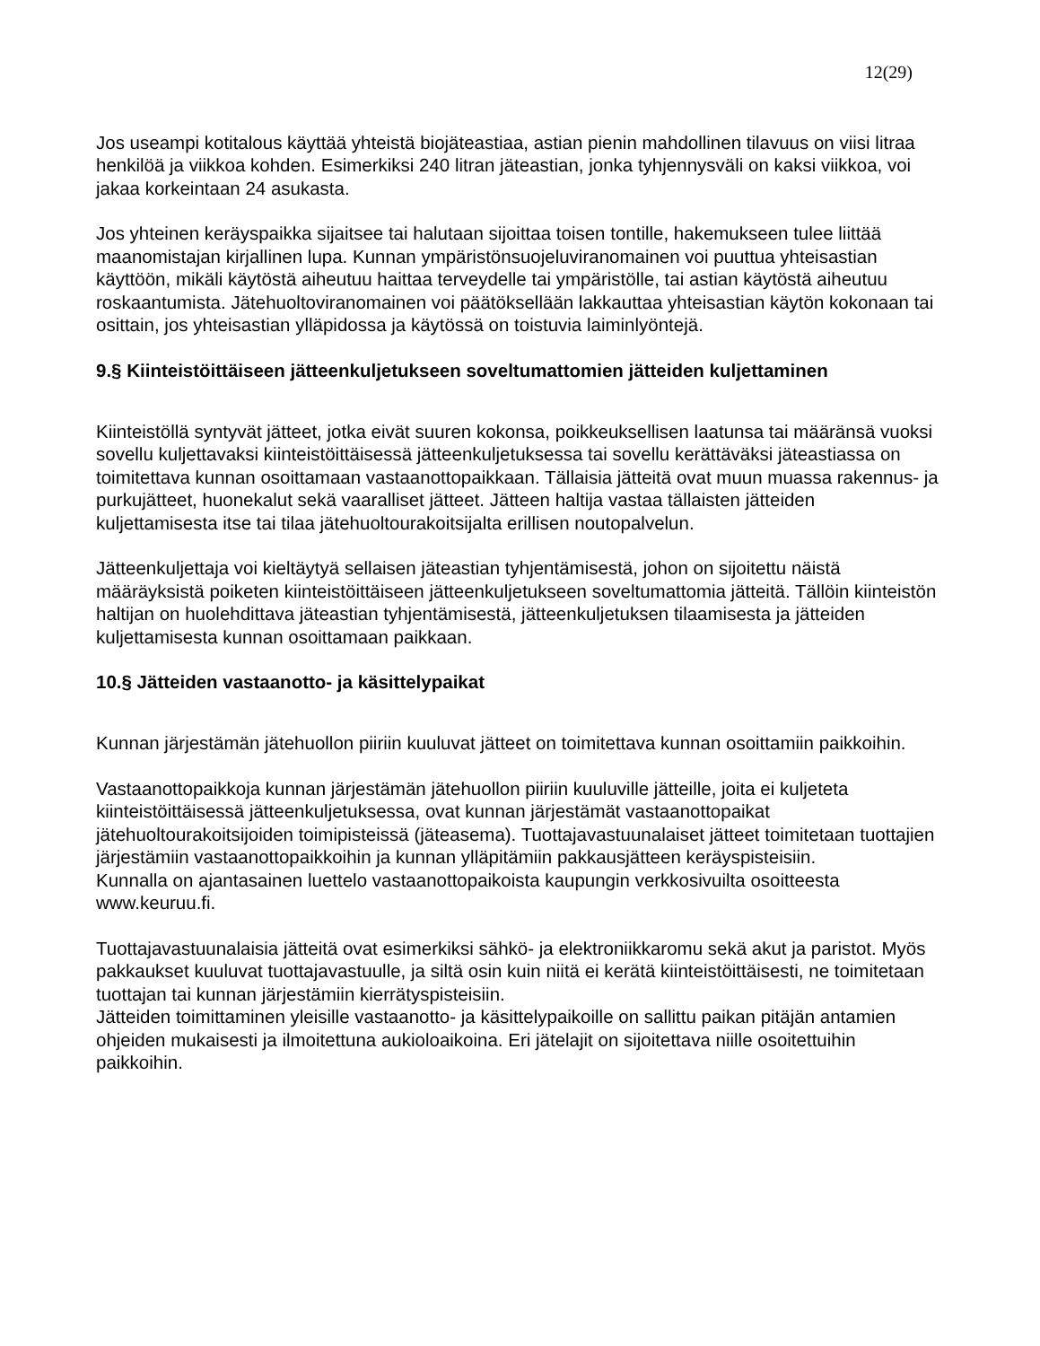12(29)
Jos useampi kotitalous käyttää yhteistä biojäteastiaa, astian pienin mahdollinen tilavuus on viisi litraa henkilöä ja viikkoa kohden. Esimerkiksi 240 litran jäteastian, jonka tyhjennysväli on kaksi viikkoa, voi jakaa korkeintaan 24 asukasta.
Jos yhteinen keräyspaikka sijaitsee tai halutaan sijoittaa toisen tontille, hakemukseen tulee liittää maanomistajan kirjallinen lupa. Kunnan ympäristönsuojeluviranomainen voi puuttua yhteisastian käyttöön, mikäli käytöstä aiheutuu haittaa terveydelle tai ympäristölle, tai astian käytöstä aiheutuu roskaantumista. Jätehuoltoviranomainen voi päätöksellään lakkauttaa yhteisastian käytön kokonaan tai osittain, jos yhteisastian ylläpidossa ja käytössä on toistuvia laiminlyöntejä.
9.§ Kiinteistöittäiseen jätteenkuljetukseen soveltumattomien jätteiden kuljettaminen
Kiinteistöllä syntyvät jätteet, jotka eivät suuren kokonsa, poikkeuksellisen laatunsa tai määränsä vuoksi sovellu kuljettavaksi kiinteistöittäisessä jätteenkuljetuksessa tai sovellu kerättäväksi jäteastiassa on toimitettava kunnan osoittamaan vastaanottopaikkaan. Tällaisia jätteitä ovat muun muassa rakennus- ja purkujätteet, huonekalut sekä vaaralliset jätteet. Jätteen haltija vastaa tällaisten jätteiden kuljettamisesta itse tai tilaa jätehuoltourakoitsijalta erillisen noutopalvelun.
Jätteenkuljettaja voi kieltäytyä sellaisen jäteastian tyhjentämisestä, johon on sijoitettu näistä määräyksistä poiketen kiinteistöittäiseen jätteenkuljetukseen soveltumattomia jätteitä. Tällöin kiinteistön haltijan on huolehdittava jäteastian tyhjentämisestä, jätteenkuljetuksen tilaamisesta ja jätteiden kuljettamisesta kunnan osoittamaan paikkaan.
10.§ Jätteiden vastaanotto- ja käsittelypaikat
Kunnan järjestämän jätehuollon piiriin kuuluvat jätteet on toimitettava kunnan osoittamiin paikkoihin.
Vastaanottopaikkoja kunnan järjestämän jätehuollon piiriin kuuluville jätteille, joita ei kuljeteta kiinteistöittäisessä jätteenkuljetuksessa, ovat kunnan järjestämät vastaanottopaikat jätehuoltourakoitsijoiden toimipisteissä (jäteasema). Tuottajavastuunalaiset jätteet toimitetaan tuottajien järjestämiin vastaanottopaikkoihin ja kunnan ylläpitämiin pakkausjätteen keräyspisteisiin.
Kunnalla on ajantasainen luettelo vastaanottopaikoista kaupungin verkkosivuilta osoitteesta www.keuruu.fi.
Tuottajavastuunalaisia jätteitä ovat esimerkiksi sähkö- ja elektroniikkaromu sekä akut ja paristot. Myös pakkaukset kuuluvat tuottajavastuulle, ja siltä osin kuin niitä ei kerätä kiinteistöittäisesti, ne toimitetaan tuottajan tai kunnan järjestämiin kierrätyspisteisiin.
Jätteiden toimittaminen yleisille vastaanotto- ja käsittelypaikoille on sallittu paikan pitäjän antamien ohjeiden mukaisesti ja ilmoitettuna aukioloaikoina. Eri jätelajit on sijoitettava niille osoitettuihin paikkoihin.